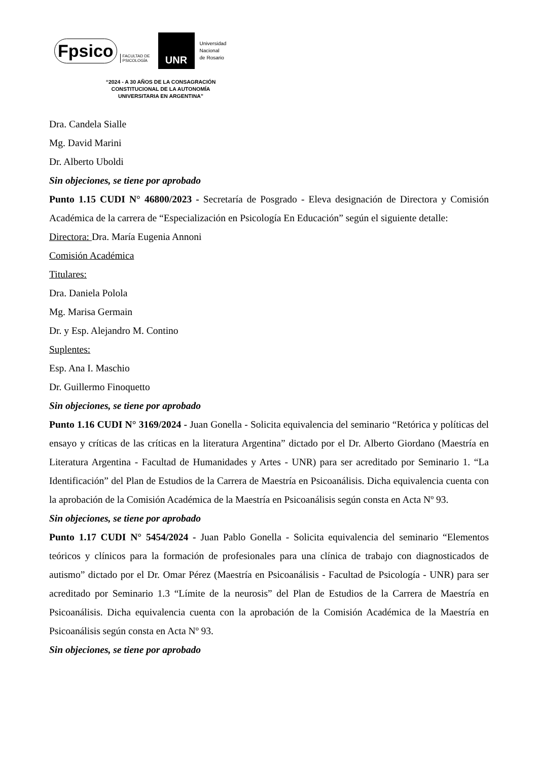Fpsico FACULTAD DE
PSICOLOGÍA
UNR
Universidad
Nacional
de Rosario
“2024 - A 30 AÑOS DE LA CONSAGRACIÓN
CONSTITUCIONAL DE LA AUTONOMÍA
UNIVERSITARIA EN ARGENTINA”
Dra. Candela Sialle
Mg. David Marini
Dr. Alberto Uboldi
Sin objeciones, se tiene por aprobado
Punto 1.15 CUDI N° 46800/2023 - Secretaría de Posgrado - Eleva designación de Directora y Comisión Académica de la carrera de “Especialización en Psicología En Educación” según el siguiente detalle:
Directora: Dra. María Eugenia Annoni
Comisión Académica
Titulares:
Dra. Daniela Polola
Mg. Marisa Germain
Dr. y Esp. Alejandro M. Contino
Suplentes:
Esp. Ana I. Maschio
Dr. Guillermo Finoquetto
Sin objeciones, se tiene por aprobado
Punto 1.16 CUDI N° 3169/2024 - Juan Gonella - Solicita equivalencia del seminario “Retórica y políticas del ensayo y críticas de las críticas en la literatura Argentina” dictado por el Dr. Alberto Giordano (Maestría en Literatura Argentina - Facultad de Humanidades y Artes - UNR) para ser acreditado por Seminario 1. “La Identificación” del Plan de Estudios de la Carrera de Maestría en Psicoanálisis. Dicha equivalencia cuenta con la aprobación de la Comisión Académica de la Maestría en Psicoanálisis según consta en Acta Nº 93.
Sin objeciones, se tiene por aprobado
Punto 1.17 CUDI N° 5454/2024 - Juan Pablo Gonella - Solicita equivalencia del seminario “Elementos teóricos y clínicos para la formación de profesionales para una clínica de trabajo con diagnosticados de autismo” dictado por el Dr. Omar Pérez (Maestría en Psicoanálisis - Facultad de Psicología - UNR) para ser acreditado por Seminario 1.3 “Límite de la neurosis” del Plan de Estudios de la Carrera de Maestría en Psicoanálisis. Dicha equivalencia cuenta con la aprobación de la Comisión Académica de la Maestría en Psicoanálisis según consta en Acta Nº 93.
Sin objeciones, se tiene por aprobado